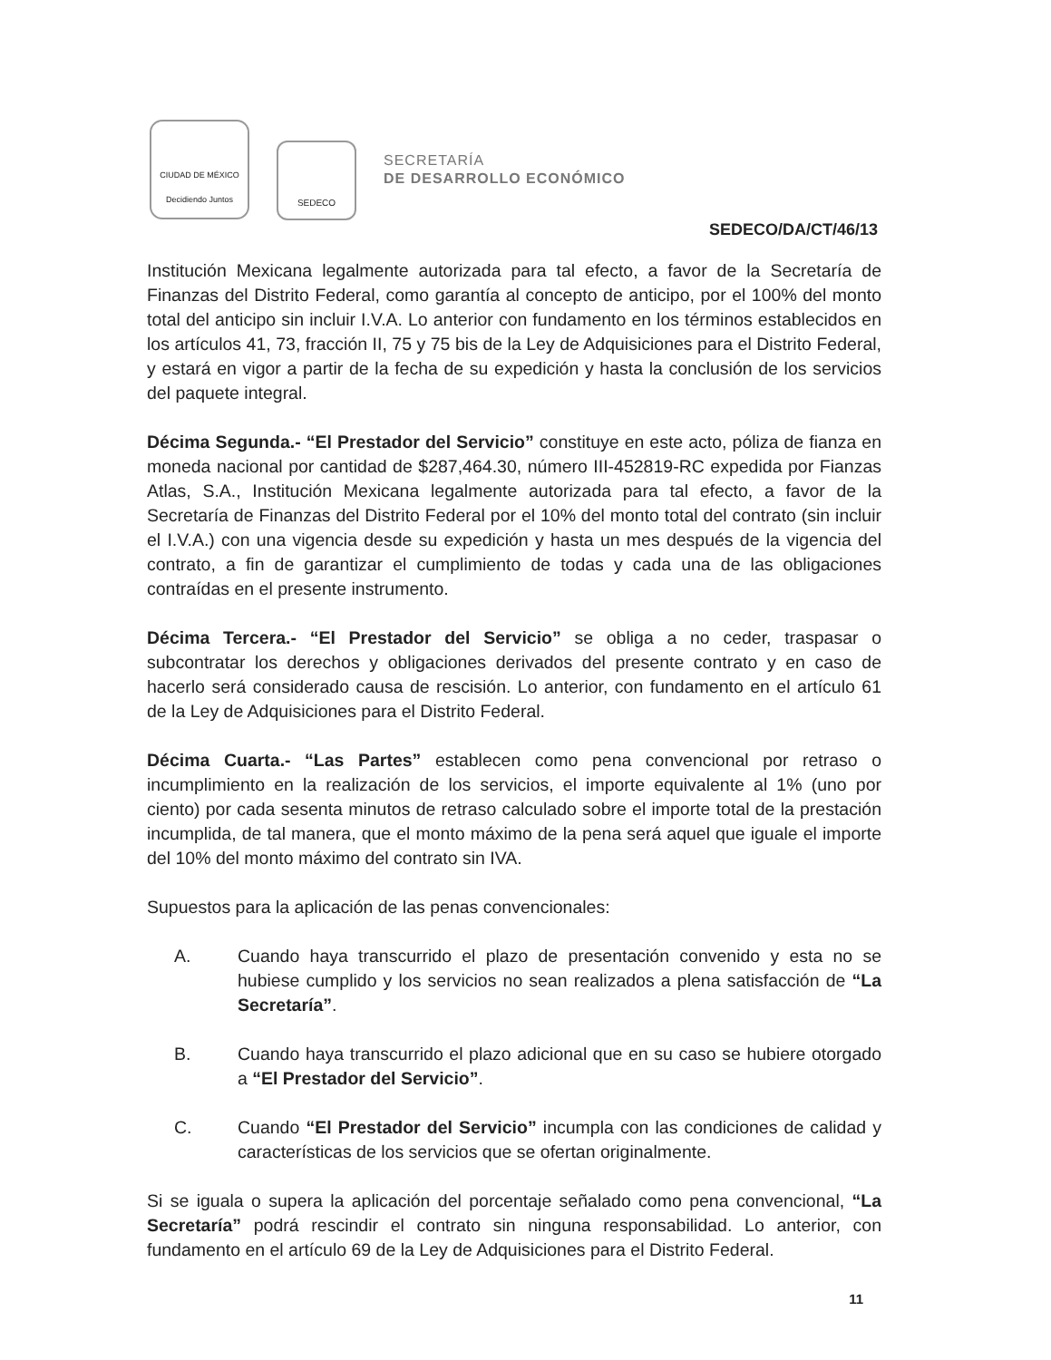CIUDAD DE MÉXICO
Decidiendo Juntos
SEDECO
SECRETARÍA
DE DESARROLLO ECONÓMICO
SEDECO/DA/CT/46/13
Institución Mexicana legalmente autorizada para tal efecto, a favor de la Secretaría de Finanzas del Distrito Federal, como garantía al concepto de anticipo, por el 100% del monto total del anticipo sin incluir I.V.A. Lo anterior con fundamento en los términos establecidos en los artículos 41, 73, fracción II, 75 y 75 bis de la Ley de Adquisiciones para el Distrito Federal, y estará en vigor a partir de la fecha de su expedición y hasta la conclusión de los servicios del paquete integral.
Décima Segunda.- “El Prestador del Servicio” constituye en este acto, póliza de fianza en moneda nacional por cantidad de $287,464.30, número III-452819-RC expedida por Fianzas Atlas, S.A., Institución Mexicana legalmente autorizada para tal efecto, a favor de la Secretaría de Finanzas del Distrito Federal por el 10% del monto total del contrato (sin incluir el I.V.A.) con una vigencia desde su expedición y hasta un mes después de la vigencia del contrato, a fin de garantizar el cumplimiento de todas y cada una de las obligaciones contraídas en el presente instrumento.
Décima Tercera.- “El Prestador del Servicio” se obliga a no ceder, traspasar o subcontratar los derechos y obligaciones derivados del presente contrato y en caso de hacerlo será considerado causa de rescisión. Lo anterior, con fundamento en el artículo 61 de la Ley de Adquisiciones para el Distrito Federal.
Décima Cuarta.- “Las Partes” establecen como pena convencional por retraso o incumplimiento en la realización de los servicios, el importe equivalente al 1% (uno por ciento) por cada sesenta minutos de retraso calculado sobre el importe total de la prestación incumplida, de tal manera, que el monto máximo de la pena será aquel que iguale el importe del 10% del monto máximo del contrato sin IVA.
Supuestos para la aplicación de las penas convencionales:
A. Cuando haya transcurrido el plazo de presentación convenido y esta no se hubiese cumplido y los servicios no sean realizados a plena satisfacción de “La Secretaría”.
B. Cuando haya transcurrido el plazo adicional que en su caso se hubiere otorgado a “El Prestador del Servicio”.
C. Cuando “El Prestador del Servicio” incumpla con las condiciones de calidad y características de los servicios que se ofertan originalmente.
Si se iguala o supera la aplicación del porcentaje señalado como pena convencional, “La Secretaría” podrá rescindir el contrato sin ninguna responsabilidad. Lo anterior, con fundamento en el artículo 69 de la Ley de Adquisiciones para el Distrito Federal.
11